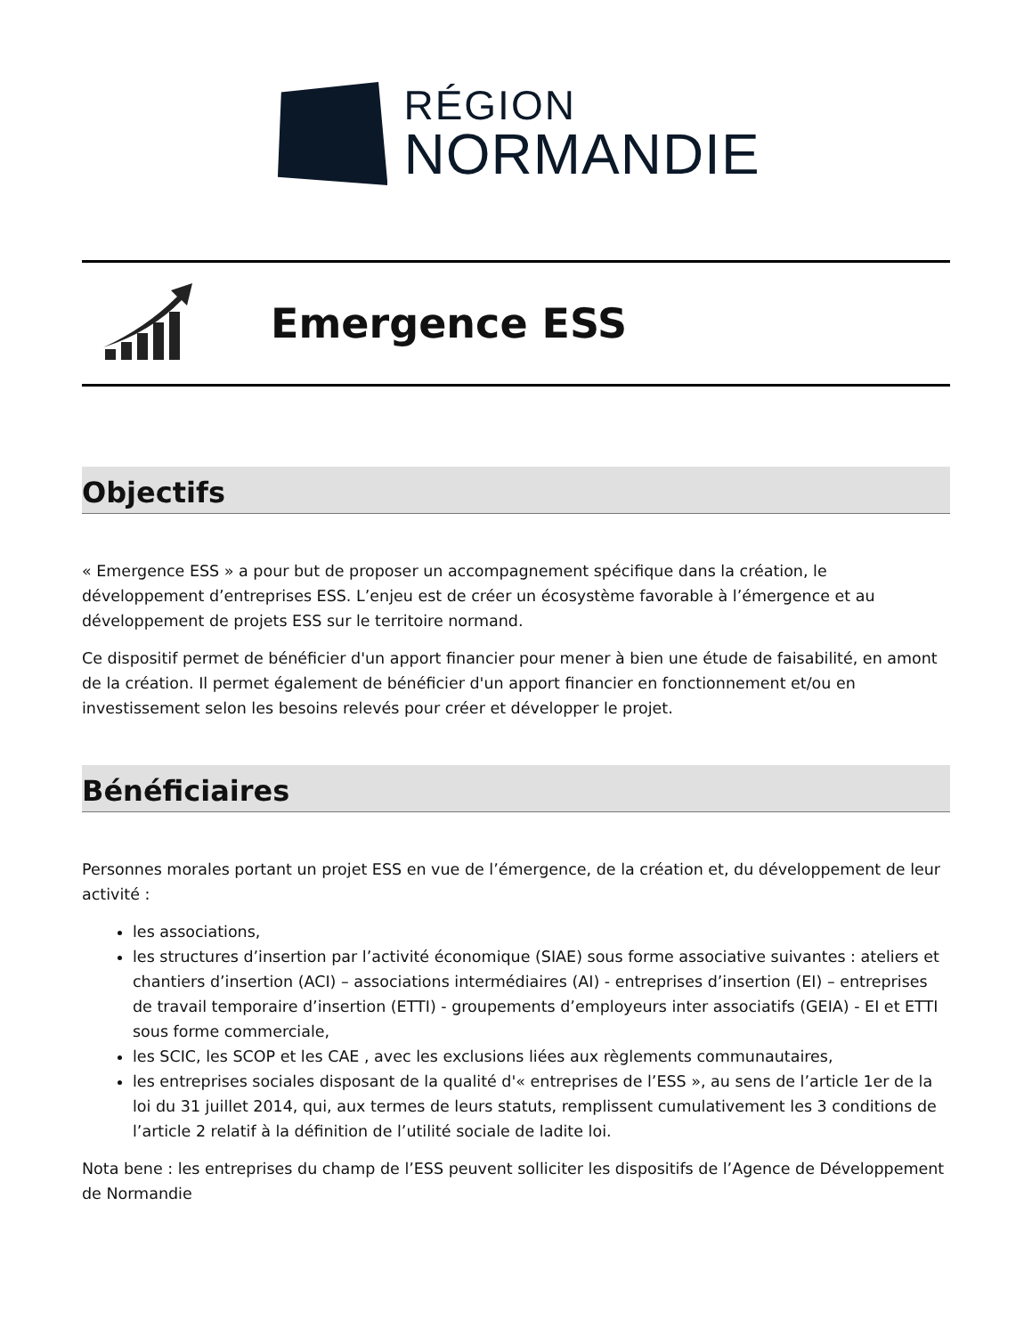RÉGION
NORMANDIE
Emergence ESS
Objectifs
« Emergence ESS » a pour but de proposer un accompagnement spécifique dans la création, le développement d’entreprises ESS. L’enjeu est de créer un écosystème favorable à l’émergence et au développement de projets ESS sur le territoire normand.
Ce dispositif permet de bénéficier d'un apport financier pour mener à bien une étude de faisabilité, en amont de la création. Il permet également de bénéficier d'un apport financier en fonctionnement et/ou en investissement selon les besoins relevés pour créer et développer le projet.
Bénéficiaires
Personnes morales portant un projet ESS en vue de l’émergence, de la création et, du développement de leur activité :
les associations,
les structures d’insertion par l’activité économique (SIAE) sous forme associative suivantes : ateliers et chantiers d’insertion (ACI) – associations intermédiaires (AI) - entreprises d’insertion (EI) – entreprises de travail temporaire d’insertion (ETTI) - groupements d’employeurs inter associatifs (GEIA) - EI et ETTI sous forme commerciale,
les SCIC, les SCOP et les CAE , avec les exclusions liées aux règlements communautaires,
les entreprises sociales disposant de la qualité d'« entreprises de l’ESS », au sens de l’article 1er de la loi du 31 juillet 2014, qui, aux termes de leurs statuts, remplissent cumulativement les 3 conditions de l’article 2 relatif à la définition de l’utilité sociale de ladite loi.
Nota bene : les entreprises du champ de l’ESS peuvent solliciter les dispositifs de l’Agence de Développement de Normandie